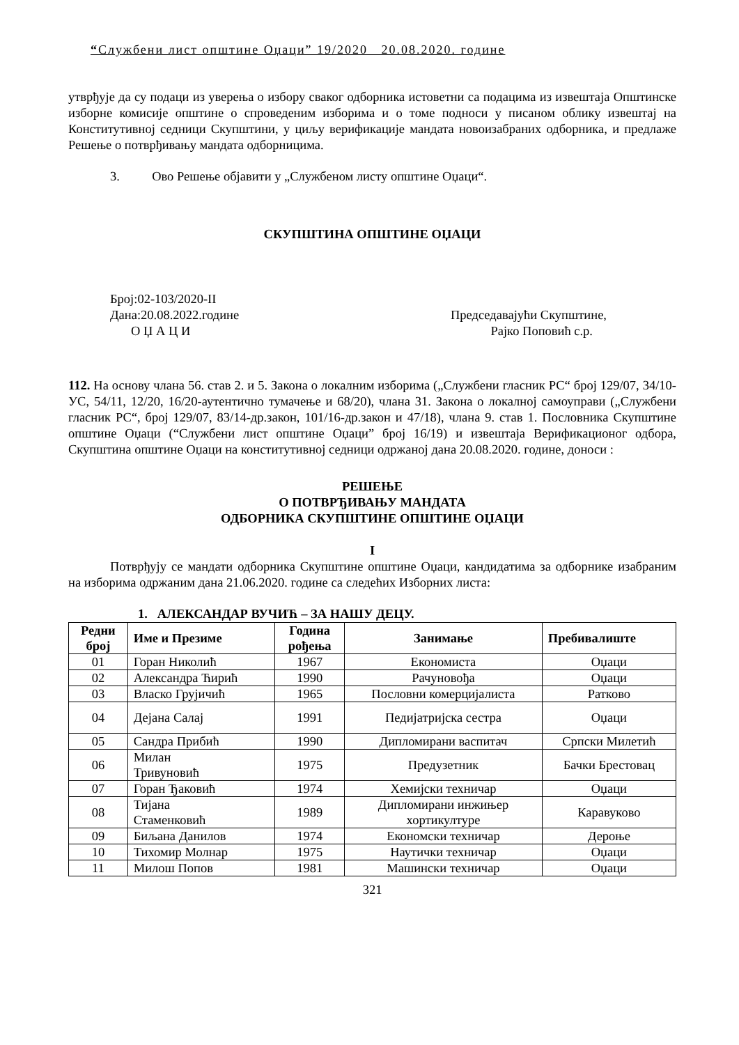“Службени лист општине Оџаци” 19/2020 20.08.2020. године
утврђује да су подаци из уверења о избору сваког одборника истоветни са подацима из извештаја Општинске изборне комисије општине о спроведеним изборима и о томе подноси у писаном облику извештај на Конститутивној седници Скупштини, у циљу верификације мандата новоизабраних одборника, и предлаже Решење о потврђивању мандата одборницима.
3. Ово Решење објавити у „Службеном листу општине Оџаци“.
СКУПШТИНА ОПШТИНЕ ОЏАЦИ
Број:02-103/2020-II
Дана:20.08.2022.године Председавајући Скупштине,
О Џ А Ц И Рајко Поповић с.р.
112. На основу члана 56. став 2. и 5. Закона о локалним изборима („Службени гласник РС“ број 129/07, 34/10-УС, 54/11, 12/20, 16/20-аутентично тумачење и 68/20), члана 31. Закона о локалној самоуправи („Службени гласник РС“, број 129/07, 83/14-др.закон, 101/16-др.закон и 47/18), члана 9. став 1. Пословника Скупштине општине Оџаци (“Службени лист општине Оџаци” број 16/19) и извештаја Верификационог одбора, Скупштина општине Оџаци на конститутивној седници одржаној дана 20.08.2020. године, доноси :
РЕШЕЊЕ
О ПОТВРЂИВАЊУ МАНДАТА
ОДБОРНИКА СКУПШТИНЕ ОПШТИНЕ ОЏАЦИ
I
Потврђују се мандати одборника Скупштине општине Оџаци, кандидатима за одборнике изабраним на изборима одржаним дана 21.06.2020. године са следећих Изборних листа:
1. АЛЕКСАНДАР ВУЧИЋ – ЗА НАШУ ДЕЦУ.
| Редни број | Име и Презиме | Година рођења | Занимање | Пребивалиште |
| --- | --- | --- | --- | --- |
| 01 | Горан Николић | 1967 | Економиста | Оџаци |
| 02 | Александра Ћирић | 1990 | Рачуновођа | Оџаци |
| 03 | Власко Грујичић | 1965 | Пословни комерцијалиста | Ратково |
| 04 | Дејана Салај | 1991 | Педијатријска сестра | Оџаци |
| 05 | Сандра Прибић | 1990 | Дипломирани васпитач | Српски Милетић |
| 06 | Милан Тривуновић | 1975 | Предузетник | Бачки Брестовац |
| 07 | Горан Ђаковић | 1974 | Хемијски техничар | Оџаци |
| 08 | Тијана Стаменковић | 1989 | Дипломирани инжињер хортикултуре | Каравуково |
| 09 | Биљана Данилов | 1974 | Економски техничар | Дероње |
| 10 | Тихомир Молнар | 1975 | Наутички техничар | Оџаци |
| 11 | Милош Попов | 1981 | Машински техничар | Оџаци |
321